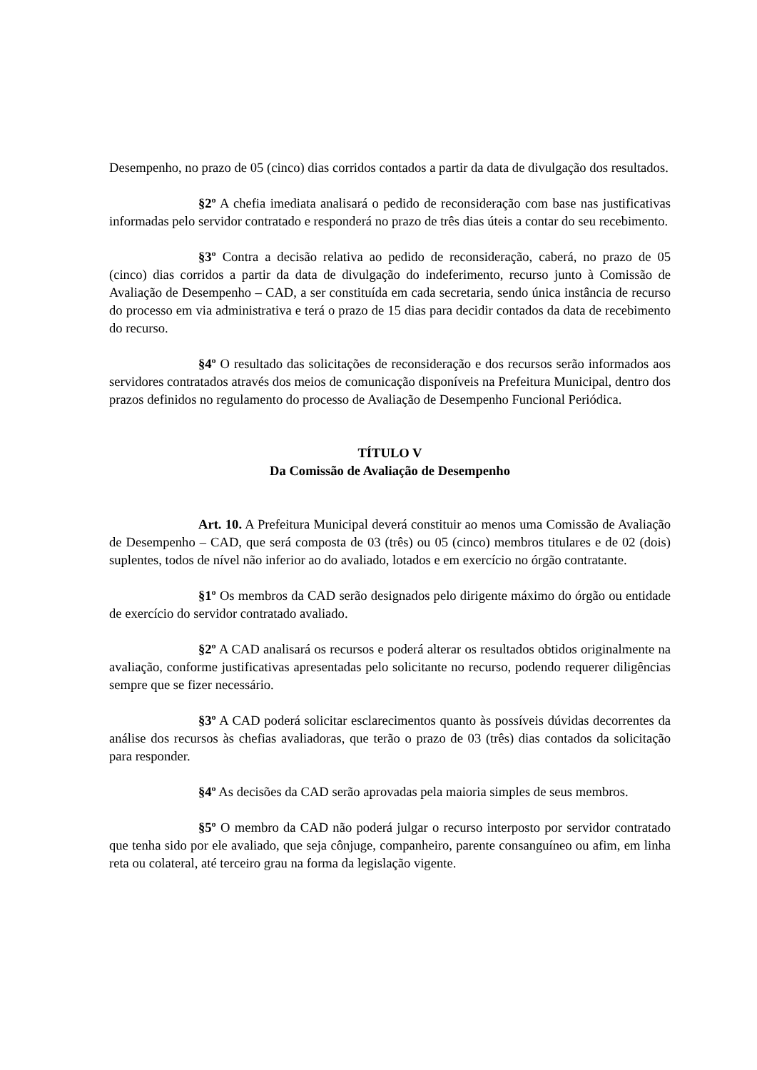Desempenho, no prazo de 05 (cinco) dias corridos contados a partir da data de divulgação dos resultados.
§2º A chefia imediata analisará o pedido de reconsideração com base nas justificativas informadas pelo servidor contratado e responderá no prazo de três dias úteis a contar do seu recebimento.
§3º Contra a decisão relativa ao pedido de reconsideração, caberá, no prazo de 05 (cinco) dias corridos a partir da data de divulgação do indeferimento, recurso junto à Comissão de Avaliação de Desempenho – CAD, a ser constituída em cada secretaria, sendo única instância de recurso do processo em via administrativa e terá o prazo de 15 dias para decidir contados da data de recebimento do recurso.
§4º O resultado das solicitações de reconsideração e dos recursos serão informados aos servidores contratados através dos meios de comunicação disponíveis na Prefeitura Municipal, dentro dos prazos definidos no regulamento do processo de Avaliação de Desempenho Funcional Periódica.
TÍTULO V
Da Comissão de Avaliação de Desempenho
Art. 10. A Prefeitura Municipal deverá constituir ao menos uma Comissão de Avaliação de Desempenho – CAD, que será composta de 03 (três) ou 05 (cinco) membros titulares e de 02 (dois) suplentes, todos de nível não inferior ao do avaliado, lotados e em exercício no órgão contratante.
§1º Os membros da CAD serão designados pelo dirigente máximo do órgão ou entidade de exercício do servidor contratado avaliado.
§2º A CAD analisará os recursos e poderá alterar os resultados obtidos originalmente na avaliação, conforme justificativas apresentadas pelo solicitante no recurso, podendo requerer diligências sempre que se fizer necessário.
§3º A CAD poderá solicitar esclarecimentos quanto às possíveis dúvidas decorrentes da análise dos recursos às chefias avaliadoras, que terão o prazo de 03 (três) dias contados da solicitação para responder.
§4º As decisões da CAD serão aprovadas pela maioria simples de seus membros.
§5º O membro da CAD não poderá julgar o recurso interposto por servidor contratado que tenha sido por ele avaliado, que seja cônjuge, companheiro, parente consanguíneo ou afim, em linha reta ou colateral, até terceiro grau na forma da legislação vigente.